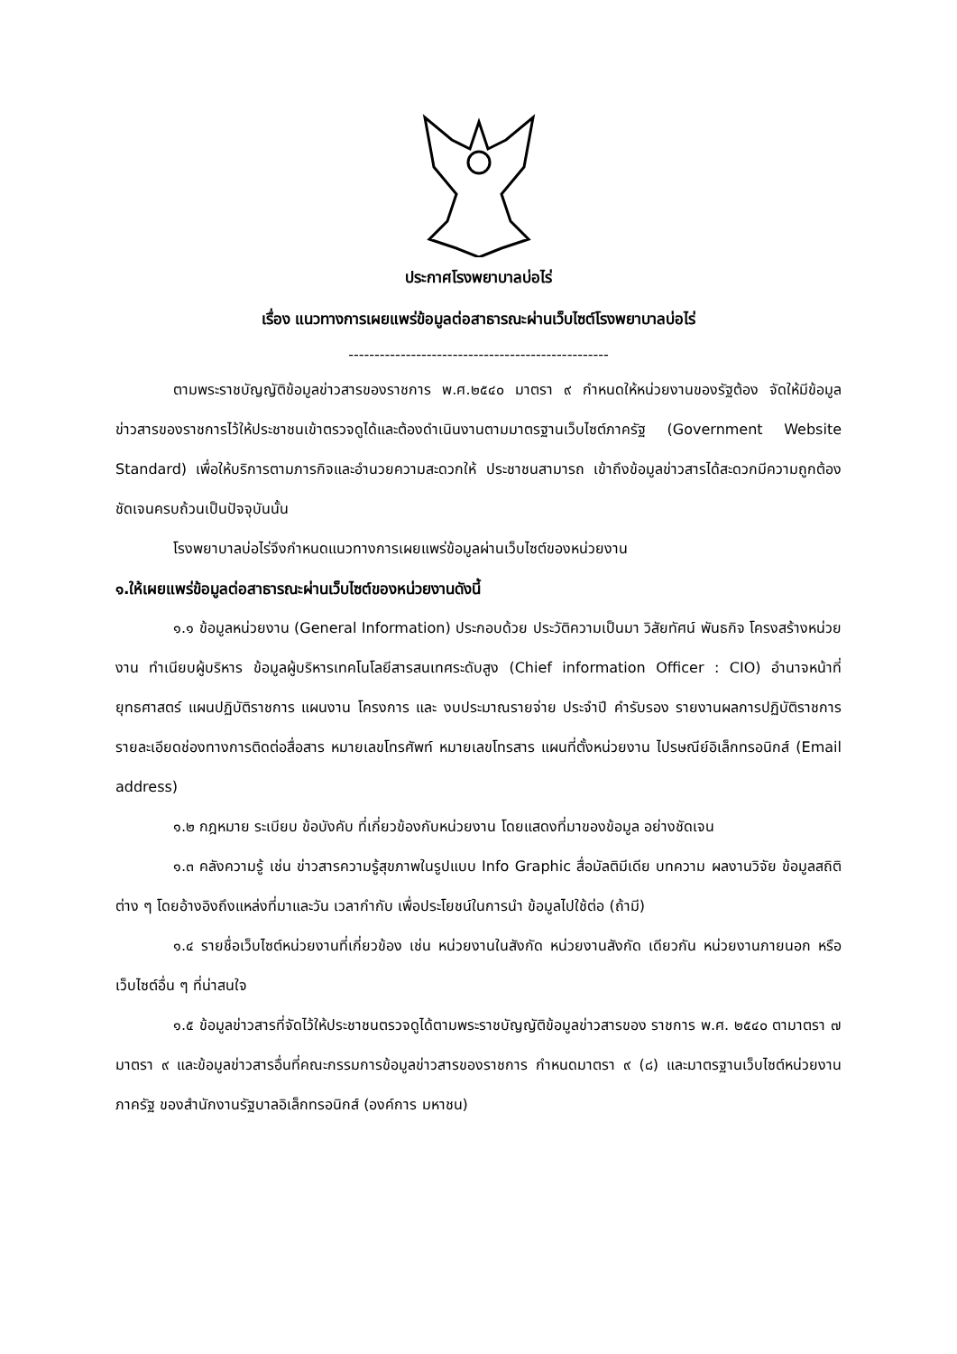ประกาศโรงพยาบาลบ่อไร่
เรื่อง แนวทางการเผยแพร่ข้อมูลต่อสาธารณะผ่านเว็บไซต์โรงพยาบาลบ่อไร่
--------------------------------------------------
ตามพระราชบัญญัติข้อมูลข่าวสารของราชการ พ.ศ.๒๕๔๐ มาตรา ๙ กำหนดให้หน่วยงานของรัฐต้อง จัดให้มีข้อมูลข่าวสารของราชการไว้ให้ประชาชนเข้าตรวจดูได้และต้องดำเนินงานตามมาตรฐานเว็บไซต์ภาครัฐ (Government Website Standard) เพื่อให้บริการตามภารกิจและอำนวยความสะดวกให้ ประชาชนสามารถ เข้าถึงข้อมูลข่าวสารได้สะดวกมีความถูกต้องชัดเจนครบถ้วนเป็นปัจจุบันนั้น
โรงพยาบาลบ่อไร่จึงกำหนดแนวทางการเผยแพร่ข้อมูลผ่านเว็บไซต์ของหน่วยงาน
๑.ให้เผยแพร่ข้อมูลต่อสาธารณะผ่านเว็บไซต์ของหน่วยงานดังนี้
๑.๑ ข้อมูลหน่วยงาน (General Information) ประกอบด้วย ประวัติความเป็นมา วิสัยทัศน์ พันธกิจ โครงสร้างหน่วยงาน ทำเนียบผู้บริหาร ข้อมูลผู้บริหารเทคโนโลยีสารสนเทศระดับสูง (Chief information Officer : CIO) อำนาจหน้าที่ ยุทธศาสตร์ แผนปฏิบัติราชการ แผนงาน โครงการ และ งบประมาณรายจ่าย ประจำปี คำรับรอง รายงานผลการปฏิบัติราชการ รายละเอียดช่องทางการติดต่อสื่อสาร หมายเลขโทรศัพท์ หมายเลขโทรสาร แผนที่ตั้งหน่วยงาน ไปรษณีย์อิเล็กทรอนิกส์ (Email address)
๑.๒ กฎหมาย ระเบียบ ข้อบังคับ ที่เกี่ยวข้องกับหน่วยงาน โดยแสดงที่มาของข้อมูล อย่างชัดเจน
๑.๓ คลังความรู้ เช่น ข่าวสารความรู้สุขภาพในรูปแบบ Info Graphic สื่อมัลติมีเดีย บทความ ผลงานวิจัย ข้อมูลสถิติต่าง ๆ โดยอ้างอิงถึงแหล่งที่มาและวัน เวลากำกับ เพื่อประโยชน์ในการนำ ข้อมูลไปใช้ต่อ (ถ้ามี)
๑.๔ รายชื่อเว็บไซต์หน่วยงานที่เกี่ยวข้อง เช่น หน่วยงานในสังกัด หน่วยงานสังกัด เดียวกัน หน่วยงานภายนอก หรือเว็บไซต์อื่น ๆ ที่น่าสนใจ
๑.๕ ข้อมูลข่าวสารที่จัดไว้ให้ประชาชนตรวจดูได้ตามพระราชบัญญัติข้อมูลข่าวสารของ ราชการ พ.ศ. ๒๕๔๐ ตามาตรา ๗ มาตรา ๙ และข้อมูลข่าวสารอื่นที่คณะกรรมการข้อมูลข่าวสารของราชการ กำหนดมาตรา ๙ (๘) และมาตรฐานเว็บไซต์หน่วยงานภาครัฐ ของสำนักงานรัฐบาลอิเล็กทรอนิกส์ (องค์การ มหาชน)